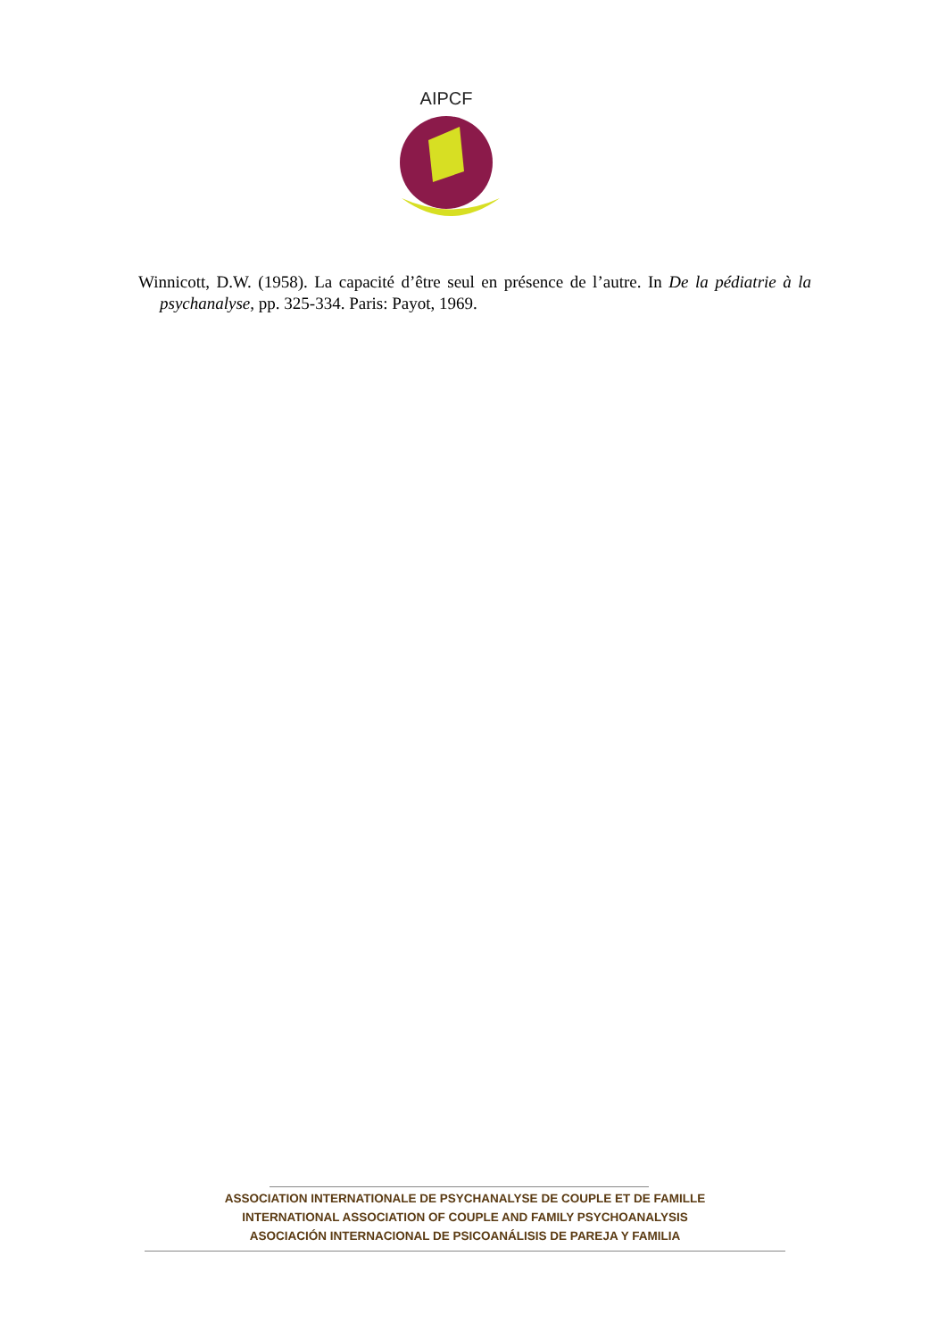AIPCF
Winnicott, D.W. (1958). La capacité d’être seul en présence de l’autre. In De la pédiatrie à la psychanalyse, pp. 325-334. Paris: Payot, 1969.
ASSOCIATION INTERNATIONALE DE PSYCHANALYSE DE COUPLE ET DE FAMILLE
INTERNATIONAL ASSOCIATION OF COUPLE AND FAMILY PSYCHOANALYSIS
ASOCIACIÓN INTERNACIONAL DE PSICOANÁLISIS DE PAREJA Y FAMILIA